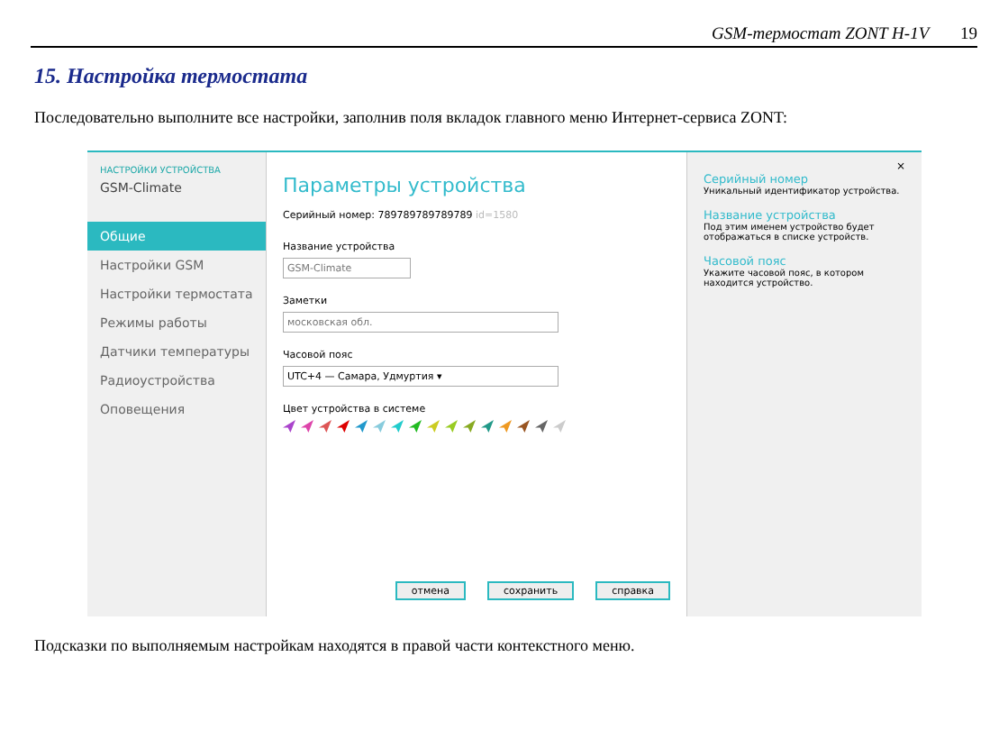GSM-термостат ZONT H-1V 19
15. Настройка термостата
Последовательно выполните все настройки, заполнив поля вкладок главного меню Интернет-сервиса ZONT:
НАСТРОЙКИ УСТРОЙСТВА
GSM-Climate
Общие
Настройки GSM
Настройки термостата
Режимы работы
Датчики температуры
Радиоустройства
Оповещения
Параметры устройства
Серийный номер: 789789789789789 id=1580
Название устройства
GSM-Climate
Заметки
московская обл.
Часовой пояс
UTC+4 — Самара, Удмуртия ▾
Цвет устройства в системе
отмена сохранить справка
×
Серийный номер
Уникальный идентификатор устройства.
Название устройства
Под этим именем устройство будет отображаться в списке устройств.
Часовой пояс
Укажите часовой пояс, в котором находится устройство.
Подсказки по выполняемым настройкам находятся в правой части контекстного меню.